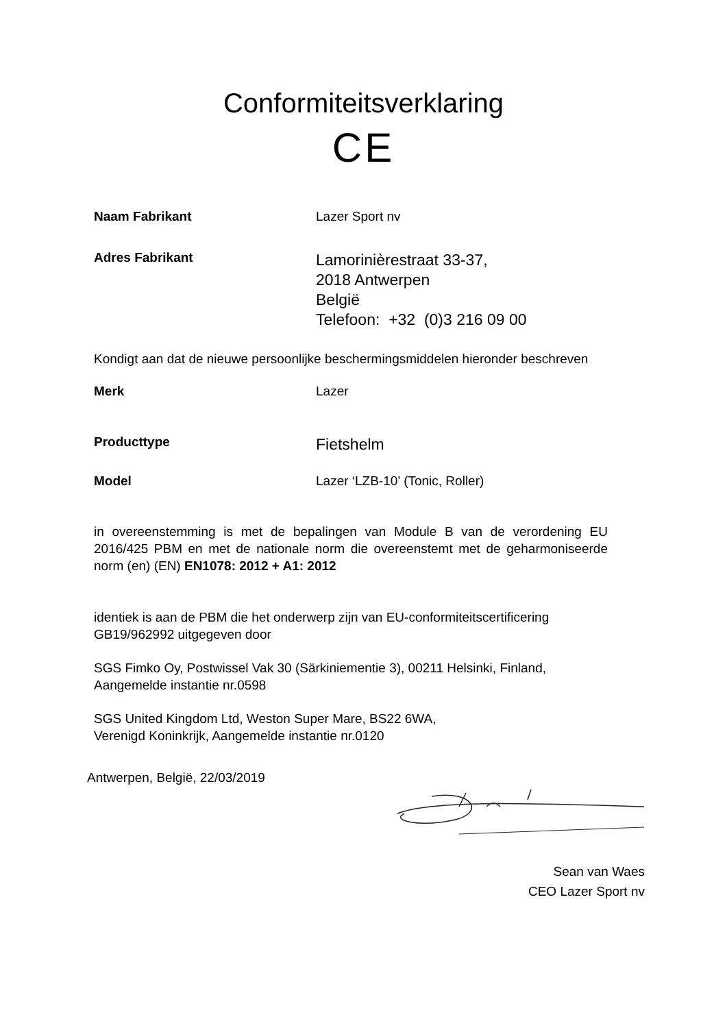Conformiteitsverklaring
CE
Naam Fabrikant Lazer Sport nv
Adres Fabrikant
Lamorinièrestraat 33-37,
2018 Antwerpen
België
Telefoon: +32 (0)3 216 09 00
Kondigt aan dat de nieuwe persoonlijke beschermingsmiddelen hieronder beschreven
Merk Lazer
Producttype
Fietshelm
Model Lazer ‘LZB-10’ (Tonic, Roller)
in overeenstemming is met de bepalingen van Module B van de verordening EU 2016/425 PBM en met de nationale norm die overeenstemt met de geharmoniseerde norm (en) (EN) EN1078: 2012 + A1: 2012
identiek is aan de PBM die het onderwerp zijn van EU-conformiteitscertificering GB19/962992 uitgegeven door
SGS Fimko Oy, Postwissel Vak 30 (Särkiniementie 3), 00211 Helsinki, Finland, Aangemelde instantie nr.0598
SGS United Kingdom Ltd, Weston Super Mare, BS22 6WA,
Verenigd Koninkrijk, Aangemelde instantie nr.0120
Antwerpen, België, 22/03/2019
Sean van Waes
CEO Lazer Sport nv